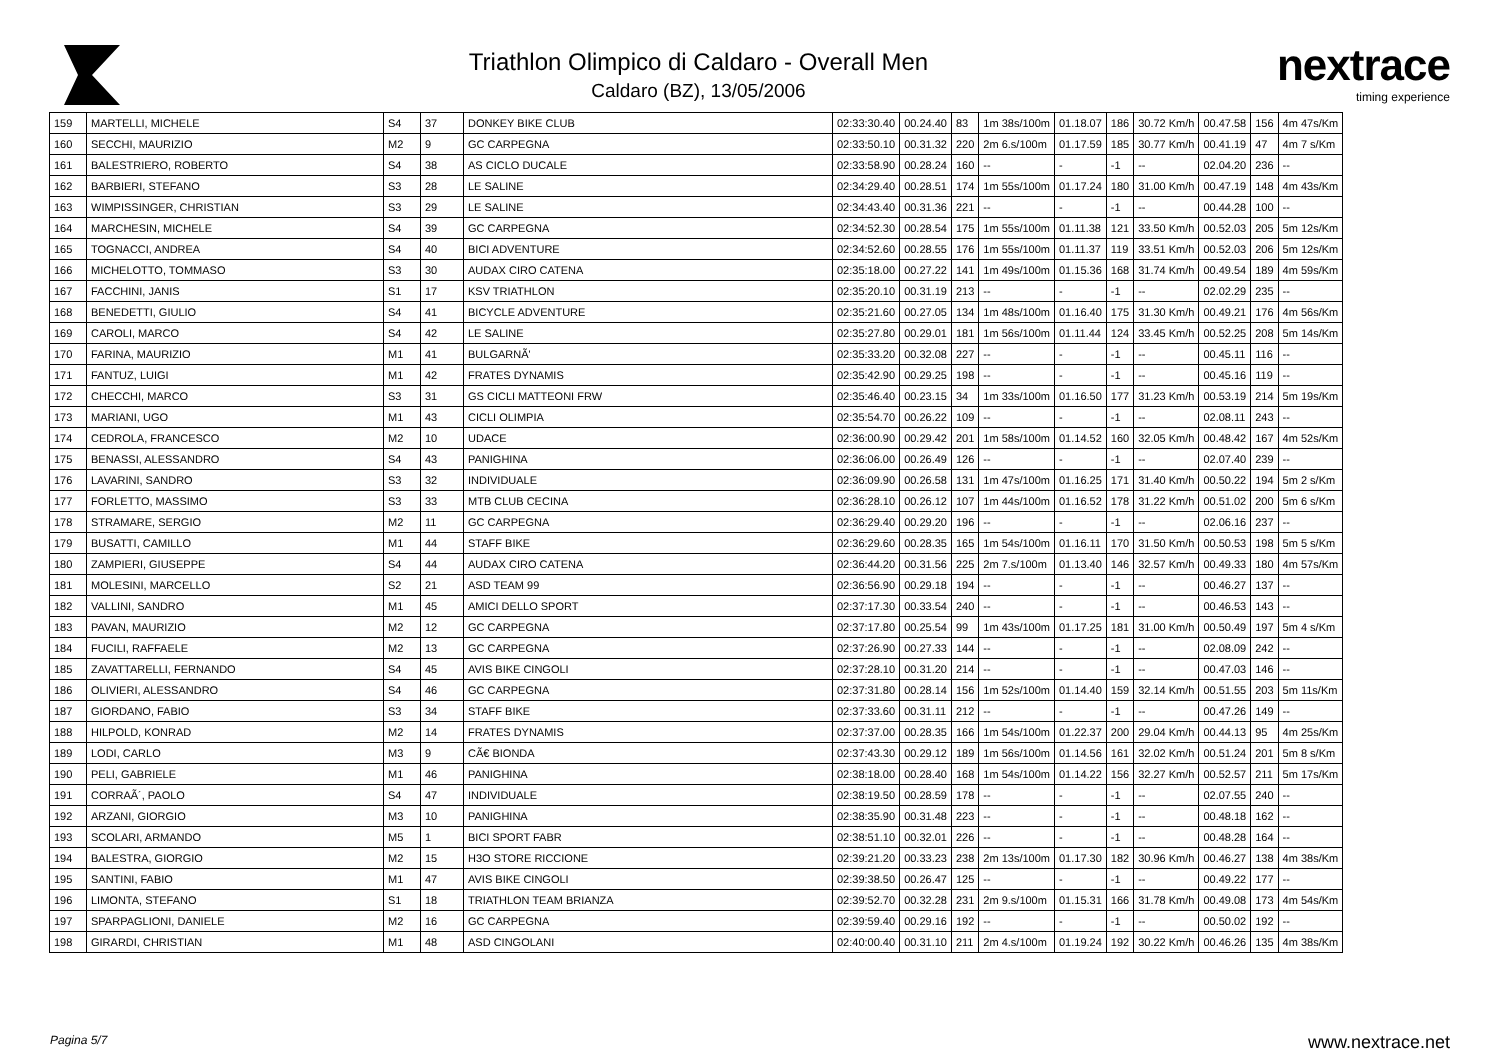Triathlon Olimpico di Caldaro - Overall Men
Caldaro (BZ), 13/05/2006
nextrace
timing experience
| 159 | MARTELLI, MICHELE | S4 | 37 | DONKEY BIKE CLUB | 02:33:30.40 | 00.24.40 | 83 | 1m 38s/100m | 01.18.07 | 186 | 30.72 Km/h | 00.47.58 | 156 | 4m 47s/Km |
| 160 | SECCHI, MAURIZIO | M2 | 9 | GC CARPEGNA | 02:33:50.10 | 00.31.32 | 220 | 2m 6.s/100m | 01.17.59 | 185 | 30.77 Km/h | 00.41.19 | 47 | 4m 7 s/Km |
| 161 | BALESTRIERO, ROBERTO | S4 | 38 | AS CICLO DUCALE | 02:33:58.90 | 00.28.24 | 160 | -- | - | -1 | -- | 02.04.20 | 236 | -- |
| 162 | BARBIERI, STEFANO | S3 | 28 | LE SALINE | 02:34:29.40 | 00.28.51 | 174 | 1m 55s/100m | 01.17.24 | 180 | 31.00 Km/h | 00.47.19 | 148 | 4m 43s/Km |
| 163 | WIMPISSINGER, CHRISTIAN | S3 | 29 | LE SALINE | 02:34:43.40 | 00.31.36 | 221 | -- | - | -1 | -- | 00.44.28 | 100 | -- |
| 164 | MARCHESIN, MICHELE | S4 | 39 | GC CARPEGNA | 02:34:52.30 | 00.28.54 | 175 | 1m 55s/100m | 01.11.38 | 121 | 33.50 Km/h | 00.52.03 | 205 | 5m 12s/Km |
| 165 | TOGNACCI, ANDREA | S4 | 40 | BICI ADVENTURE | 02:34:52.60 | 00.28.55 | 176 | 1m 55s/100m | 01.11.37 | 119 | 33.51 Km/h | 00.52.03 | 206 | 5m 12s/Km |
| 166 | MICHELOTTO, TOMMASO | S3 | 30 | AUDAX CIRO CATENA | 02:35:18.00 | 00.27.22 | 141 | 1m 49s/100m | 01.15.36 | 168 | 31.74 Km/h | 00.49.54 | 189 | 4m 59s/Km |
| 167 | FACCHINI, JANIS | S1 | 17 | KSV TRIATHLON | 02:35:20.10 | 00.31.19 | 213 | -- | - | -1 | -- | 02.02.29 | 235 | -- |
| 168 | BENEDETTI, GIULIO | S4 | 41 | BICYCLE ADVENTURE | 02:35:21.60 | 00.27.05 | 134 | 1m 48s/100m | 01.16.40 | 175 | 31.30 Km/h | 00.49.21 | 176 | 4m 56s/Km |
| 169 | CAROLI, MARCO | S4 | 42 | LE SALINE | 02:35:27.80 | 00.29.01 | 181 | 1m 56s/100m | 01.11.44 | 124 | 33.45 Km/h | 00.52.25 | 208 | 5m 14s/Km |
| 170 | FARINA, MAURIZIO | M1 | 41 | BULGARNÃ' | 02:35:33.20 | 00.32.08 | 227 | -- | - | -1 | -- | 00.45.11 | 116 | -- |
| 171 | FANTUZ, LUIGI | M1 | 42 | FRATES DYNAMIS | 02:35:42.90 | 00.29.25 | 198 | -- | - | -1 | -- | 00.45.16 | 119 | -- |
| 172 | CHECCHI, MARCO | S3 | 31 | GS CICLI MATTEONI FRW | 02:35:46.40 | 00.23.15 | 34 | 1m 33s/100m | 01.16.50 | 177 | 31.23 Km/h | 00.53.19 | 214 | 5m 19s/Km |
| 173 | MARIANI, UGO | M1 | 43 | CICLI OLIMPIA | 02:35:54.70 | 00.26.22 | 109 | -- | - | -1 | -- | 02.08.11 | 243 | -- |
| 174 | CEDROLA, FRANCESCO | M2 | 10 | UDACE | 02:36:00.90 | 00.29.42 | 201 | 1m 58s/100m | 01.14.52 | 160 | 32.05 Km/h | 00.48.42 | 167 | 4m 52s/Km |
| 175 | BENASSI, ALESSANDRO | S4 | 43 | PANIGHINA | 02:36:06.00 | 00.26.49 | 126 | -- | - | -1 | -- | 02.07.40 | 239 | -- |
| 176 | LAVARINI, SANDRO | S3 | 32 | INDIVIDUALE | 02:36:09.90 | 00.26.58 | 131 | 1m 47s/100m | 01.16.25 | 171 | 31.40 Km/h | 00.50.22 | 194 | 5m 2 s/Km |
| 177 | FORLETTO, MASSIMO | S3 | 33 | MTB CLUB CECINA | 02:36:28.10 | 00.26.12 | 107 | 1m 44s/100m | 01.16.52 | 178 | 31.22 Km/h | 00.51.02 | 200 | 5m 6 s/Km |
| 178 | STRAMARE, SERGIO | M2 | 11 | GC CARPEGNA | 02:36:29.40 | 00.29.20 | 196 | -- | - | -1 | -- | 02.06.16 | 237 | -- |
| 179 | BUSATTI, CAMILLO | M1 | 44 | STAFF BIKE | 02:36:29.60 | 00.28.35 | 165 | 1m 54s/100m | 01.16.11 | 170 | 31.50 Km/h | 00.50.53 | 198 | 5m 5 s/Km |
| 180 | ZAMPIERI, GIUSEPPE | S4 | 44 | AUDAX CIRO CATENA | 02:36:44.20 | 00.31.56 | 225 | 2m 7.s/100m | 01.13.40 | 146 | 32.57 Km/h | 00.49.33 | 180 | 4m 57s/Km |
| 181 | MOLESINI, MARCELLO | S2 | 21 | ASD TEAM 99 | 02:36:56.90 | 00.29.18 | 194 | -- | - | -1 | -- | 00.46.27 | 137 | -- |
| 182 | VALLINI, SANDRO | M1 | 45 | AMICI DELLO SPORT | 02:37:17.30 | 00.33.54 | 240 | -- | - | -1 | -- | 00.46.53 | 143 | -- |
| 183 | PAVAN, MAURIZIO | M2 | 12 | GC CARPEGNA | 02:37:17.80 | 00.25.54 | 99 | 1m 43s/100m | 01.17.25 | 181 | 31.00 Km/h | 00.50.49 | 197 | 5m 4 s/Km |
| 184 | FUCILI, RAFFAELE | M2 | 13 | GC CARPEGNA | 02:37:26.90 | 00.27.33 | 144 | -- | - | -1 | -- | 02.08.09 | 242 | -- |
| 185 | ZAVATTARELLI, FERNANDO | S4 | 45 | AVIS BIKE CINGOLI | 02:37:28.10 | 00.31.20 | 214 | -- | - | -1 | -- | 00.47.03 | 146 | -- |
| 186 | OLIVIERI, ALESSANDRO | S4 | 46 | GC CARPEGNA | 02:37:31.80 | 00.28.14 | 156 | 1m 52s/100m | 01.14.40 | 159 | 32.14 Km/h | 00.51.55 | 203 | 5m 11s/Km |
| 187 | GIORDANO, FABIO | S3 | 34 | STAFF BIKE | 02:37:33.60 | 00.31.11 | 212 | -- | - | -1 | -- | 00.47.26 | 149 | -- |
| 188 | HILPOLD, KONRAD | M2 | 14 | FRATES DYNAMIS | 02:37:37.00 | 00.28.35 | 166 | 1m 54s/100m | 01.22.37 | 200 | 29.04 Km/h | 00.44.13 | 95 | 4m 25s/Km |
| 189 | LODI, CARLO | M3 | 9 | CÃ€ BIONDA | 02:37:43.30 | 00.29.12 | 189 | 1m 56s/100m | 01.14.56 | 161 | 32.02 Km/h | 00.51.24 | 201 | 5m 8 s/Km |
| 190 | PELI, GABRIELE | M1 | 46 | PANIGHINA | 02:38:18.00 | 00.28.40 | 168 | 1m 54s/100m | 01.14.22 | 156 | 32.27 Km/h | 00.52.57 | 211 | 5m 17s/Km |
| 191 | CORRAÃ´, PAOLO | S4 | 47 | INDIVIDUALE | 02:38:19.50 | 00.28.59 | 178 | -- | - | -1 | -- | 02.07.55 | 240 | -- |
| 192 | ARZANI, GIORGIO | M3 | 10 | PANIGHINA | 02:38:35.90 | 00.31.48 | 223 | -- | - | -1 | -- | 00.48.18 | 162 | -- |
| 193 | SCOLARI, ARMANDO | M5 | 1 | BICI SPORT FABR | 02:38:51.10 | 00.32.01 | 226 | -- | - | -1 | -- | 00.48.28 | 164 | -- |
| 194 | BALESTRA, GIORGIO | M2 | 15 | H3O STORE RICCIONE | 02:39:21.20 | 00.33.23 | 238 | 2m 13s/100m | 01.17.30 | 182 | 30.96 Km/h | 00.46.27 | 138 | 4m 38s/Km |
| 195 | SANTINI, FABIO | M1 | 47 | AVIS BIKE CINGOLI | 02:39:38.50 | 00.26.47 | 125 | -- | - | -1 | -- | 00.49.22 | 177 | -- |
| 196 | LIMONTA, STEFANO | S1 | 18 | TRIATHLON TEAM BRIANZA | 02:39:52.70 | 00.32.28 | 231 | 2m 9.s/100m | 01.15.31 | 166 | 31.78 Km/h | 00.49.08 | 173 | 4m 54s/Km |
| 197 | SPARPAGLIONI, DANIELE | M2 | 16 | GC CARPEGNA | 02:39:59.40 | 00.29.16 | 192 | -- | - | -1 | -- | 00.50.02 | 192 | -- |
| 198 | GIRARDI, CHRISTIAN | M1 | 48 | ASD CINGOLANI | 02:40:00.40 | 00.31.10 | 211 | 2m 4.s/100m | 01.19.24 | 192 | 30.22 Km/h | 00.46.26 | 135 | 4m 38s/Km |
Pagina 5/7 www.nextrace.net